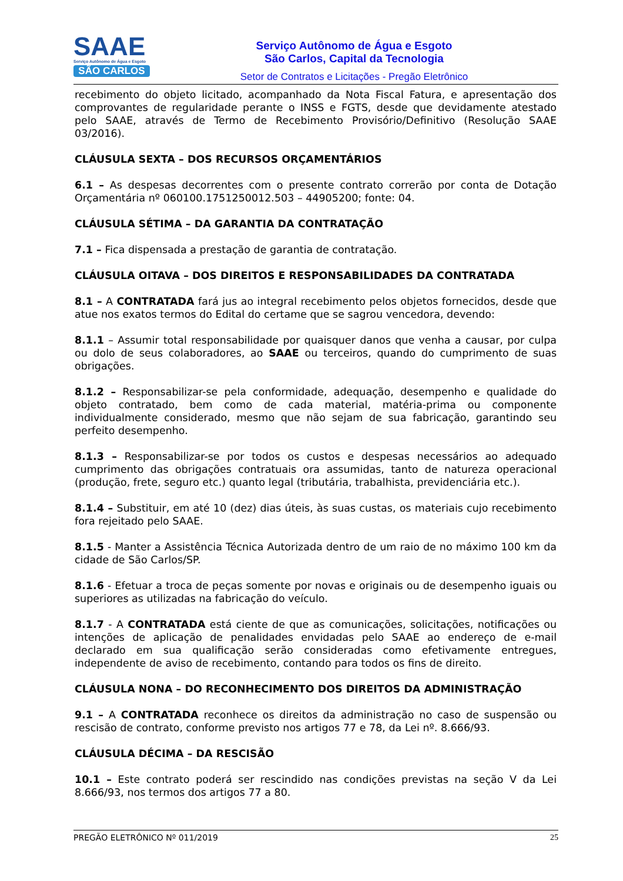SAAE
Serviço Autônomo de Água e Esgoto
SÃO CARLOS
Serviço Autônomo de Água e Esgoto
São Carlos, Capital da Tecnologia
Setor de Contratos e Licitações - Pregão Eletrônico
recebimento do objeto licitado, acompanhado da Nota Fiscal Fatura, e apresentação dos comprovantes de regularidade perante o INSS e FGTS, desde que devidamente atestado pelo SAAE, através de Termo de Recebimento Provisório/Definitivo (Resolução SAAE 03/2016).
CLÁUSULA SEXTA – DOS RECURSOS ORÇAMENTÁRIOS
6.1 – As despesas decorrentes com o presente contrato correrão por conta de Dotação Orçamentária nº 060100.1751250012.503 – 44905200; fonte: 04.
CLÁUSULA SÉTIMA – DA GARANTIA DA CONTRATAÇÃO
7.1 – Fica dispensada a prestação de garantia de contratação.
CLÁUSULA OITAVA – DOS DIREITOS E RESPONSABILIDADES DA CONTRATADA
8.1 – A CONTRATADA fará jus ao integral recebimento pelos objetos fornecidos, desde que atue nos exatos termos do Edital do certame que se sagrou vencedora, devendo:
8.1.1 – Assumir total responsabilidade por quaisquer danos que venha a causar, por culpa ou dolo de seus colaboradores, ao SAAE ou terceiros, quando do cumprimento de suas obrigações.
8.1.2 – Responsabilizar-se pela conformidade, adequação, desempenho e qualidade do objeto contratado, bem como de cada material, matéria-prima ou componente individualmente considerado, mesmo que não sejam de sua fabricação, garantindo seu perfeito desempenho.
8.1.3 – Responsabilizar-se por todos os custos e despesas necessários ao adequado cumprimento das obrigações contratuais ora assumidas, tanto de natureza operacional (produção, frete, seguro etc.) quanto legal (tributária, trabalhista, previdenciária etc.).
8.1.4 – Substituir, em até 10 (dez) dias úteis, às suas custas, os materiais cujo recebimento fora rejeitado pelo SAAE.
8.1.5 - Manter a Assistência Técnica Autorizada dentro de um raio de no máximo 100 km da cidade de São Carlos/SP.
8.1.6 - Efetuar a troca de peças somente por novas e originais ou de desempenho iguais ou superiores as utilizadas na fabricação do veículo.
8.1.7 - A CONTRATADA está ciente de que as comunicações, solicitações, notificações ou intenções de aplicação de penalidades envidadas pelo SAAE ao endereço de e-mail declarado em sua qualificação serão consideradas como efetivamente entregues, independente de aviso de recebimento, contando para todos os fins de direito.
CLÁUSULA NONA – DO RECONHECIMENTO DOS DIREITOS DA ADMINISTRAÇÃO
9.1 – A CONTRATADA reconhece os direitos da administração no caso de suspensão ou rescisão de contrato, conforme previsto nos artigos 77 e 78, da Lei nº. 8.666/93.
CLÁUSULA DÉCIMA – DA RESCISÃO
10.1 – Este contrato poderá ser rescindido nas condições previstas na seção V da Lei 8.666/93, nos termos dos artigos 77 a 80.
PREGÃO ELETRÔNICO Nº 011/2019 25